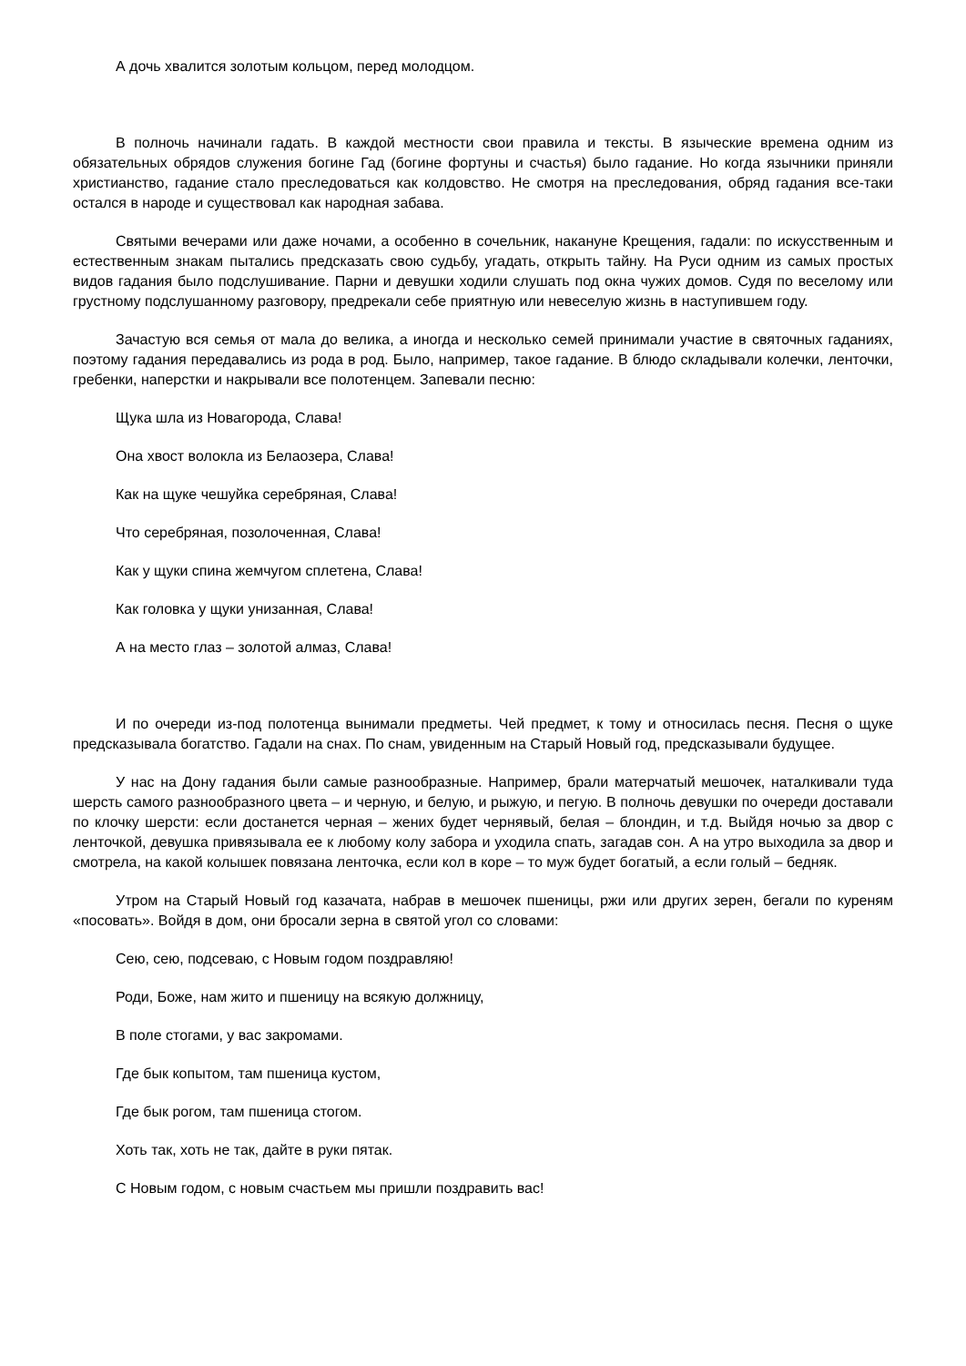А дочь хвалится золотым кольцом, перед молодцом.
В полночь начинали гадать. В каждой местности свои правила и тексты. В языческие времена одним из обязательных обрядов служения богине Гад (богине фортуны и счастья) было гадание. Но когда язычники приняли христианство, гадание стало преследоваться как колдовство. Не смотря на преследования, обряд гадания все-таки остался в народе и существовал как народная забава.
Святыми вечерами или даже ночами, а особенно в сочельник, накануне Крещения, гадали: по искусственным и естественным знакам пытались предсказать свою судьбу, угадать, открыть тайну. На Руси одним из самых простых видов гадания было подслушивание. Парни и девушки ходили слушать под окна чужих домов. Судя по веселому или грустному подслушанному разговору, предрекали себе приятную или невеселую жизнь в наступившем году.
Зачастую вся семья от мала до велика, а иногда и несколько семей принимали участие в святочных гаданиях, поэтому гадания передавались из рода в род. Было, например, такое гадание. В блюдо складывали колечки, ленточки, гребенки, наперстки и накрывали все полотенцем. Запевали песню:
Щука шла из Новагорода, Слава!
Она хвост волокла из Белаозера, Слава!
Как на щуке чешуйка серебряная, Слава!
Что серебряная, позолоченная, Слава!
Как у щуки спина жемчугом сплетена, Слава!
Как головка у щуки унизанная, Слава!
А на место глаз – золотой алмаз, Слава!
И по очереди из-под полотенца вынимали предметы. Чей предмет, к тому и относилась песня. Песня о щуке предсказывала богатство. Гадали на снах. По снам, увиденным на Старый Новый год, предсказывали будущее.
У нас на Дону гадания были самые разнообразные. Например, брали матерчатый мешочек, наталкивали туда шерсть самого разнообразного цвета – и черную, и белую, и рыжую, и пегую. В полночь девушки по очереди доставали по клочку шерсти: если достанется черная – жених будет чернявый, белая – блондин, и т.д. Выйдя ночью за двор с ленточкой, девушка привязывала ее к любому колу забора и уходила спать, загадав сон. А на утро выходила за двор и смотрела, на какой колышек повязана ленточка, если кол в коре – то муж будет богатый, а если голый – бедняк.
Утром на Старый Новый год казачата, набрав в мешочек пшеницы, ржи или других зерен, бегали по куреням «посовать». Войдя в дом, они бросали зерна в святой угол со словами:
Сею, сею, подсеваю, с Новым годом поздравляю!
Роди, Боже, нам жито и пшеницу на всякую должницу,
В поле стогами, у вас закромами.
Где бык копытом, там пшеница кустом,
Где бык рогом, там пшеница стогом.
Хоть так, хоть не так, дайте в руки пятак.
С Новым годом, с новым счастьем мы пришли поздравить вас!